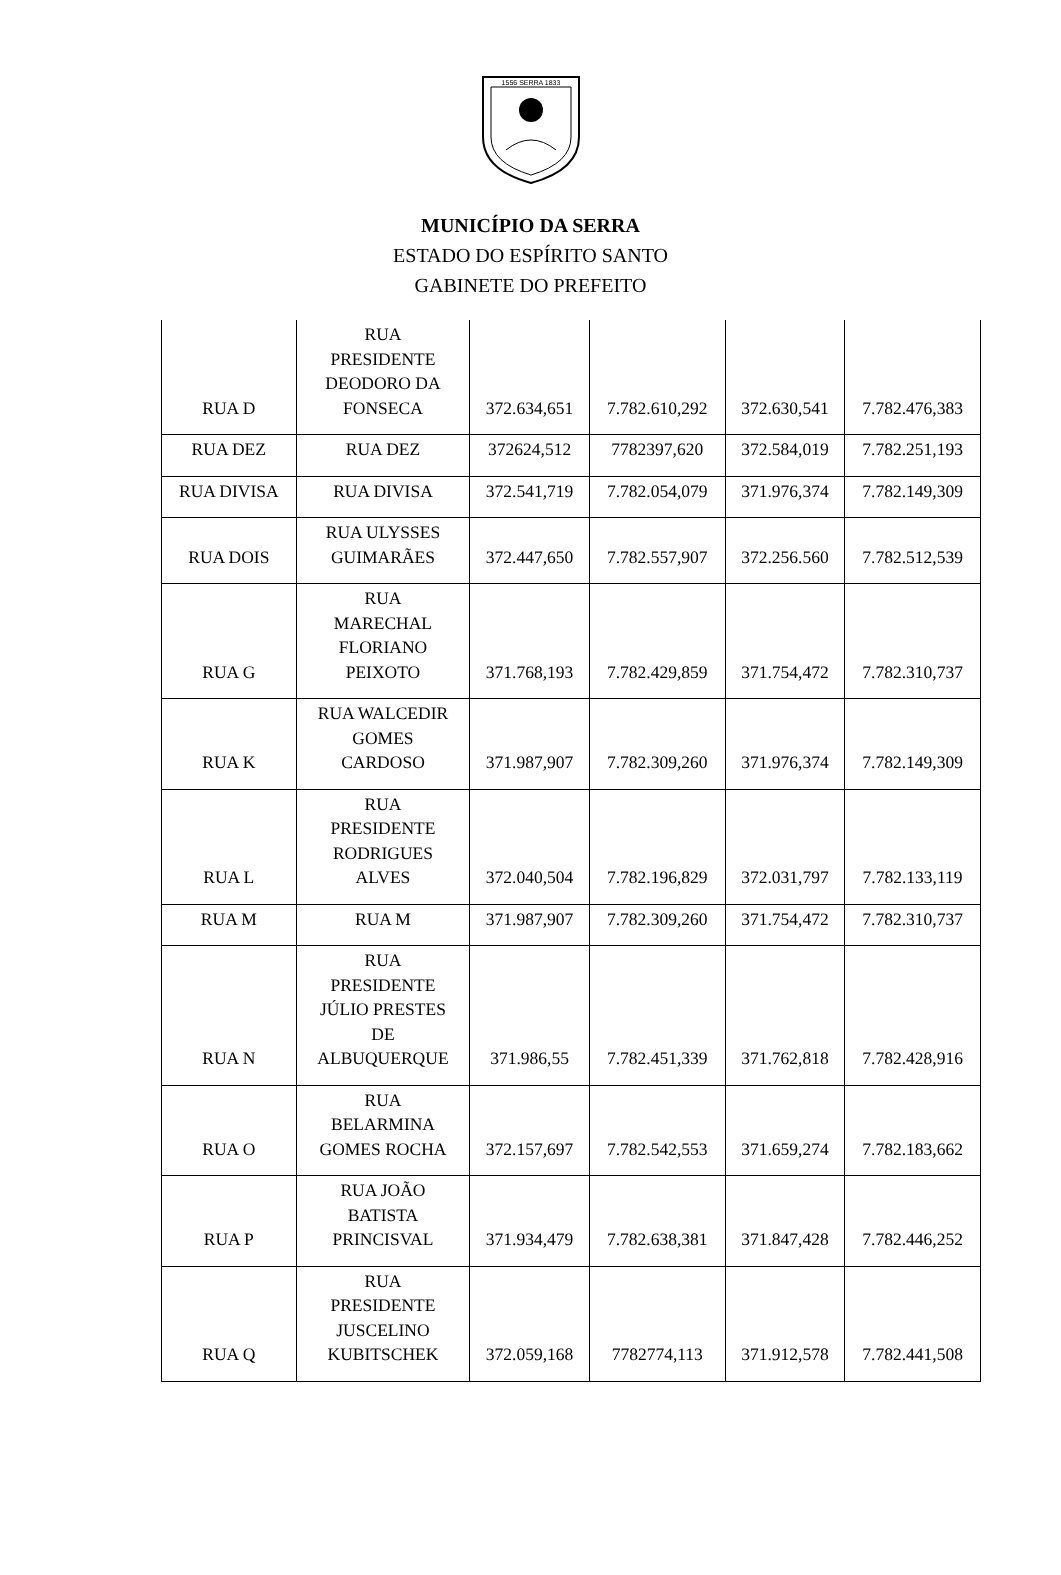1556 SERRA 1833
MUNICÍPIO DA SERRA
ESTADO DO ESPÍRITO SANTO
GABINETE DO PREFEITO
| RUA D | RUA PRESIDENTE DEODORO DA FONSECA | 372.634,651 | 7.782.610,292 | 372.630,541 | 7.782.476,383 |
| RUA DEZ | RUA DEZ | 372624,512 | 7782397,620 | 372.584,019 | 7.782.251,193 |
| RUA DIVISA | RUA DIVISA | 372.541,719 | 7.782.054,079 | 371.976,374 | 7.782.149,309 |
| RUA DOIS | RUA ULYSSES GUIMARÃES | 372.447,650 | 7.782.557,907 | 372.256.560 | 7.782.512,539 |
| RUA G | RUA MARECHAL FLORIANO PEIXOTO | 371.768,193 | 7.782.429,859 | 371.754,472 | 7.782.310,737 |
| RUA K | RUA WALCEDIR GOMES CARDOSO | 371.987,907 | 7.782.309,260 | 371.976,374 | 7.782.149,309 |
| RUA L | RUA PRESIDENTE RODRIGUES ALVES | 372.040,504 | 7.782.196,829 | 372.031,797 | 7.782.133,119 |
| RUA M | RUA M | 371.987,907 | 7.782.309,260 | 371.754,472 | 7.782.310,737 |
| RUA N | RUA PRESIDENTE JÚLIO PRESTES DE ALBUQUERQUE | 371.986,55 | 7.782.451,339 | 371.762,818 | 7.782.428,916 |
| RUA O | RUA BELARMINA GOMES ROCHA | 372.157,697 | 7.782.542,553 | 371.659,274 | 7.782.183,662 |
| RUA P | RUA JOÃO BATISTA PRINCISVAL | 371.934,479 | 7.782.638,381 | 371.847,428 | 7.782.446,252 |
| RUA Q | RUA PRESIDENTE JUSCELINO KUBITSCHEK | 372.059,168 | 7782774,113 | 371.912,578 | 7.782.441,508 |